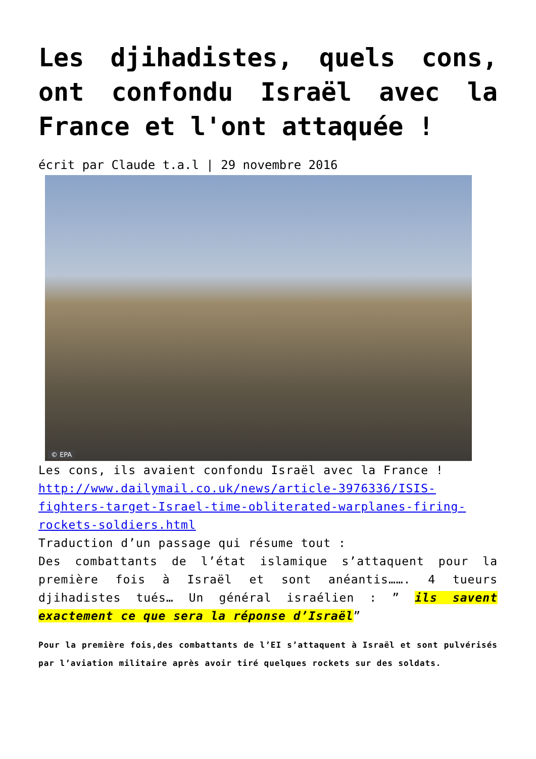Les djihadistes, quels cons, ont confondu Israël avec la
France et l'ont attaquée !
écrit par Claude t.a.l | 29 novembre 2016
© EPA
Les cons, ils avaient confondu Israël avec la France !
http://www.dailymail.co.uk/news/article-3976336/ISIS-fighters-target-Israel-time-obliterated-warplanes-firing-rockets-soldiers.html
Traduction d’un passage qui résume tout :
Des combattants de l’état islamique s’attaquent pour la première fois à Israël et sont anéantis……. 4 tueurs djihadistes tués… Un général israélien : ” ils savent exactement ce que sera la réponse d’Israël”
Pour la première fois,des combattants de l’EI s’attaquent à Israël et sont pulvérisés par l’aviation militaire après avoir tiré quelques rockets sur des soldats.